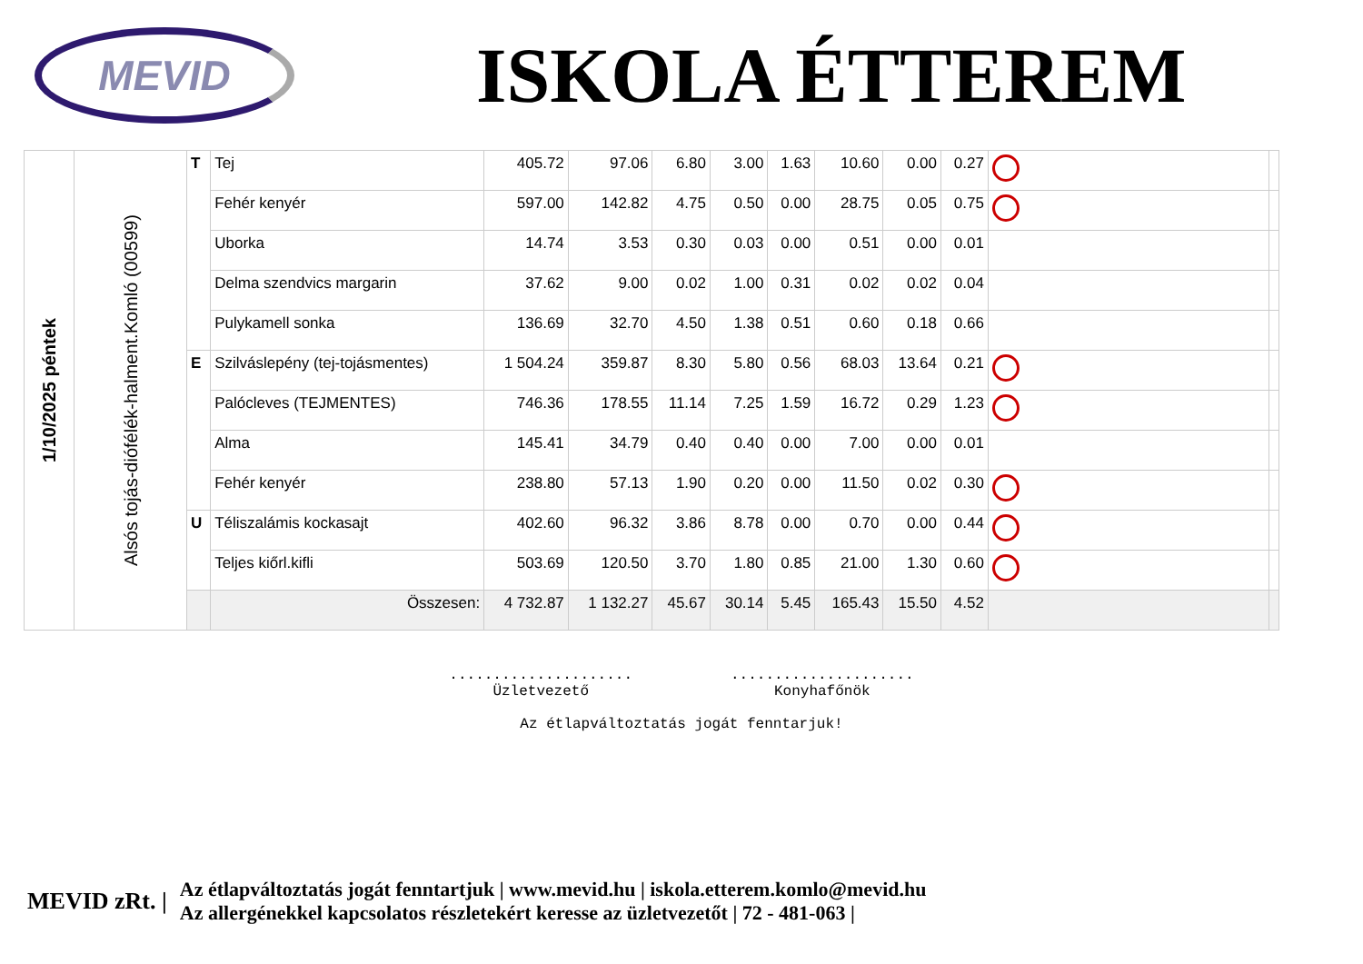MEVID
ISKOLA ÉTTEREM
| 1/10/2025 péntek | Alsós tojás-diófélék-halment.Komló (00599) | T | Tej | 405.72 | 97.06 | 6.80 | 3.00 | 1.63 | 10.60 | 0.00 | 0.27 | | |
| | | | Fehér kenyér | 597.00 | 142.82 | 4.75 | 0.50 | 0.00 | 28.75 | 0.05 | 0.75 | | |
| | | | Uborka | 14.74 | 3.53 | 0.30 | 0.03 | 0.00 | 0.51 | 0.00 | 0.01 | | |
| | | | Delma szendvics margarin | 37.62 | 9.00 | 0.02 | 1.00 | 0.31 | 0.02 | 0.02 | 0.04 | | |
| | | | Pulykamell sonka | 136.69 | 32.70 | 4.50 | 1.38 | 0.51 | 0.60 | 0.18 | 0.66 | | |
| | | E | Szilváslepény (tej-tojásmentes) | 1 504.24 | 359.87 | 8.30 | 5.80 | 0.56 | 68.03 | 13.64 | 0.21 | | |
| | | | Palócleves (TEJMENTES) | 746.36 | 178.55 | 11.14 | 7.25 | 1.59 | 16.72 | 0.29 | 1.23 | | |
| | | | Alma | 145.41 | 34.79 | 0.40 | 0.40 | 0.00 | 7.00 | 0.00 | 0.01 | | |
| | | | Fehér kenyér | 238.80 | 57.13 | 1.90 | 0.20 | 0.00 | 11.50 | 0.02 | 0.30 | | |
| | | U | Téliszalámis kockasajt | 402.60 | 96.32 | 3.86 | 8.78 | 0.00 | 0.70 | 0.00 | 0.44 | | |
| | | | Teljes kiőrl.kifli | 503.69 | 120.50 | 3.70 | 1.80 | 0.85 | 21.00 | 1.30 | 0.60 | | |
| | | | Összesen: | 4 732.87 | 1 132.27 | 45.67 | 30.14 | 5.45 | 165.43 | 15.50 | 4.52 | | |
.....................
Üzletvezető .....................
Konyhafőnök
Az étlapváltoztatás jogát fenntarjuk!
MEVID zRt. | Az étlapváltoztatás jogát fenntartjuk | www.mevid.hu | iskola.etterem.komlo@mevid.hu
Az allergénekkel kapcsolatos részletekért keresse az üzletvezetőt | 72 - 481-063 |